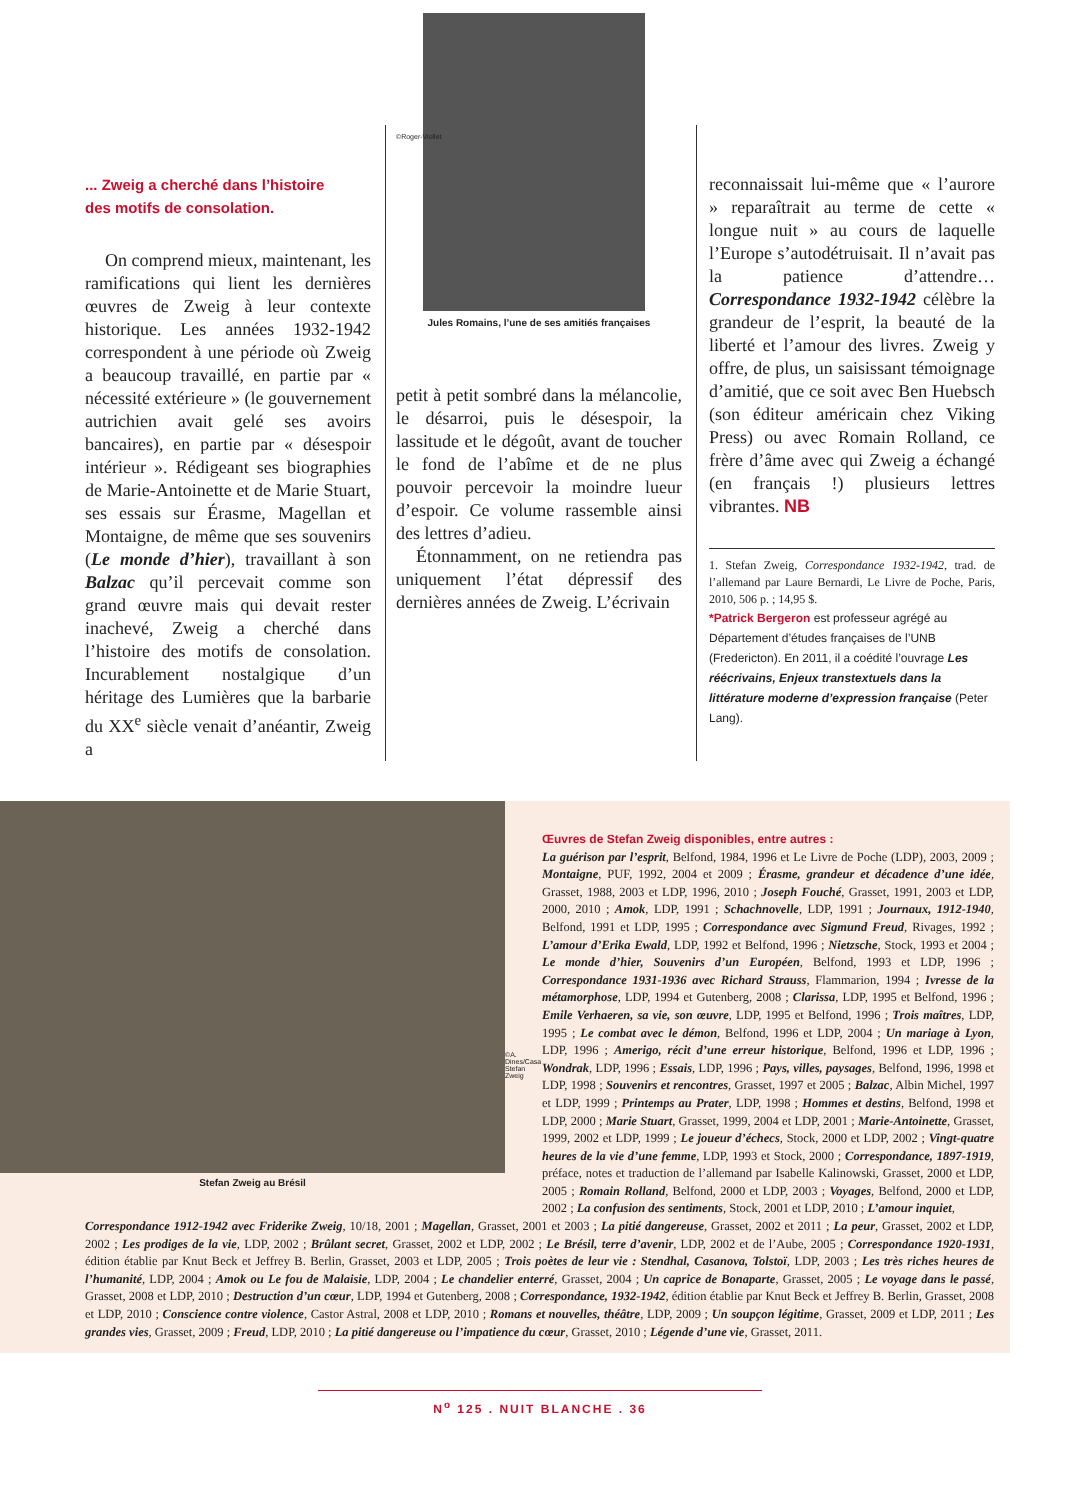... Zweig a cherché dans l’histoire
des motifs de consolation.
On comprend mieux, maintenant, les ramifications qui lient les dernières œuvres de Zweig à leur contexte historique. Les années 1932-1942 correspondent à une période où Zweig a beaucoup travaillé, en partie par « nécessité extérieure » (le gouvernement autrichien avait gelé ses avoirs bancaires), en partie par « désespoir intérieur ». Rédigeant ses biographies de Marie-Antoinette et de Marie Stuart, ses essais sur Érasme, Magellan et Montaigne, de même que ses souvenirs (Le monde d’hier), travaillant à son Balzac qu’il percevait comme son grand œuvre mais qui devait rester inachevé, Zweig a cherché dans l’histoire des motifs de consolation. Incurablement nostalgique d’un héritage des Lumières que la barbarie du XX<sup>e</sup> siècle venait d’anéantir, Zweig a
©Roger-Viollet
Jules Romains, l’une de ses amitiés françaises
petit à petit sombré dans la mélancolie, le désarroi, puis le désespoir, la lassitude et le dégoût, avant de toucher le fond de l’abîme et de ne plus pouvoir percevoir la moindre lueur d’espoir. Ce volume rassemble ainsi des lettres d’adieu.
Étonnamment, on ne retiendra pas uniquement l’état dépressif des dernières années de Zweig. L’écrivain
reconnaissait lui-même que « l’aurore » reparaîtrait au terme de cette « longue nuit » au cours de laquelle l’Europe s’autodétruisait. Il n’avait pas la patience d’attendre… Correspondance 1932-1942 célèbre la grandeur de l’esprit, la beauté de la liberté et l’amour des livres. Zweig y offre, de plus, un saisissant témoignage d’amitié, que ce soit avec Ben Huebsch (son éditeur américain chez Viking Press) ou avec Romain Rolland, ce frère d’âme avec qui Zweig a échangé (en français !) plusieurs lettres vibrantes. NB
1. Stefan Zweig, Correspondance 1932-1942, trad. de l’allemand par Laure Bernardi, Le Livre de Poche, Paris, 2010, 506 p. ; 14,95 $.
*Patrick Bergeron est professeur agrégé au Département d’études françaises de l’UNB (Fredericton). En 2011, il a coédité l’ouvrage Les réécrivains, Enjeux transtextuels dans la littérature moderne d’expression française (Peter Lang).
Stefan Zweig au Brésil
©A. Dines/Casa Stefan Zweig
Œuvres de Stefan Zweig disponibles, entre autres :
La guérison par l’esprit, Belfond, 1984, 1996 et Le Livre de Poche (LDP), 2003, 2009 ; Montaigne, PUF, 1992, 2004 et 2009 ; Érasme, grandeur et décadence d’une idée, Grasset, 1988, 2003 et LDP, 1996, 2010 ; Joseph Fouché, Grasset, 1991, 2003 et LDP, 2000, 2010 ; Amok, LDP, 1991 ; Schachnovelle, LDP, 1991 ; Journaux, 1912-1940, Belfond, 1991 et LDP, 1995 ; Correspondance avec Sigmund Freud, Rivages, 1992 ; L’amour d’Erika Ewald, LDP, 1992 et Belfond, 1996 ; Nietzsche, Stock, 1993 et 2004 ; Le monde d’hier, Souvenirs d’un Européen, Belfond, 1993 et LDP, 1996 ; Correspondance 1931-1936 avec Richard Strauss, Flammarion, 1994 ; Ivresse de la métamorphose, LDP, 1994 et Gutenberg, 2008 ; Clarissa, LDP, 1995 et Belfond, 1996 ; Emile Verhaeren, sa vie, son œuvre, LDP, 1995 et Belfond, 1996 ; Trois maîtres, LDP, 1995 ; Le combat avec le démon, Belfond, 1996 et LDP, 2004 ; Un mariage à Lyon, LDP, 1996 ; Amerigo, récit d’une erreur historique, Belfond, 1996 et LDP, 1996 ; Wondrak, LDP, 1996 ; Essais, LDP, 1996 ; Pays, villes, paysages, Belfond, 1996, 1998 et LDP, 1998 ; Souvenirs et rencontres, Grasset, 1997 et 2005 ; Balzac, Albin Michel, 1997 et LDP, 1999 ; Printemps au Prater, LDP, 1998 ; Hommes et destins, Belfond, 1998 et LDP, 2000 ; Marie Stuart, Grasset, 1999, 2004 et LDP, 2001 ; Marie-Antoinette, Grasset, 1999, 2002 et LDP, 1999 ; Le joueur d’échecs, Stock, 2000 et LDP, 2002 ; Vingt-quatre heures de la vie d’une femme, LDP, 1993 et Stock, 2000 ; Correspondance, 1897-1919, préface, notes et traduction de l’allemand par Isabelle Kalinowski, Grasset, 2000 et LDP, 2005 ; Romain Rolland, Belfond, 2000 et LDP, 2003 ; Voyages, Belfond, 2000 et LDP, 2002 ; La confusion des sentiments, Stock, 2001 et LDP, 2010 ; L’amour inquiet,
Correspondance 1912-1942 avec Friderike Zweig, 10/18, 2001 ; Magellan, Grasset, 2001 et 2003 ; La pitié dangereuse, Grasset, 2002 et 2011 ; La peur, Grasset, 2002 et LDP, 2002 ; Les prodiges de la vie, LDP, 2002 ; Brûlant secret, Grasset, 2002 et LDP, 2002 ; Le Brésil, terre d’avenir, LDP, 2002 et de l’Aube, 2005 ; Correspondance 1920-1931, édition établie par Knut Beck et Jeffrey B. Berlin, Grasset, 2003 et LDP, 2005 ; Trois poètes de leur vie : Stendhal, Casanova, Tolstoï, LDP, 2003 ; Les très riches heures de l’humanité, LDP, 2004 ; Amok ou Le fou de Malaisie, LDP, 2004 ; Le chandelier enterré, Grasset, 2004 ; Un caprice de Bonaparte, Grasset, 2005 ; Le voyage dans le passé, Grasset, 2008 et LDP, 2010 ; Destruction d’un cœur, LDP, 1994 et Gutenberg, 2008 ; Correspondance, 1932-1942, édition établie par Knut Beck et Jeffrey B. Berlin, Grasset, 2008 et LDP, 2010 ; Conscience contre violence, Castor Astral, 2008 et LDP, 2010 ; Romans et nouvelles, théâtre, LDP, 2009 ; Un soupçon légitime, Grasset, 2009 et LDP, 2011 ; Les grandes vies, Grasset, 2009 ; Freud, LDP, 2010 ; La pitié dangereuse ou l’impatience du cœur, Grasset, 2010 ; Légende d’une vie, Grasset, 2011.
N<sup>o</sup> 125 . NUIT BLANCHE . 36